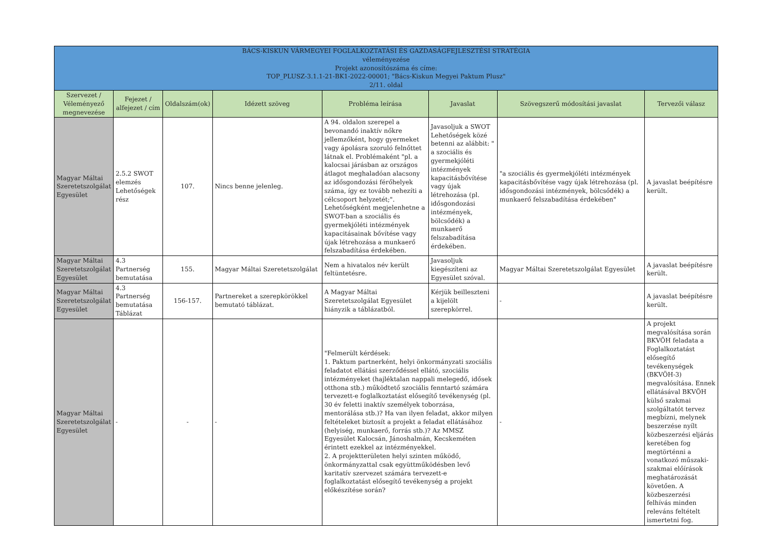| BÁCS-KISKUN VÁRMEGYEI FOGLALKOZTATÁSI ÉS GAZDASÁGFEJLESZTÉSI STRATÉGIA véleményezése Projekt azonosítószáma és címe: TOP_PLUSZ-3.1.1-21-BK1-2022-00001; "Bács-Kiskun Megyei Paktum Plusz" 2/11. oldal | | | | | | | |
| Szervezet / Véleményező megnevezése | Fejezet / alfejezet / cím | Oldalszám(ok) | Idézett szöveg | Probléma leírása | Javaslat | Szövegszerű módosítási javaslat | Tervezői válasz |
| Magyar Máltai Szeretetszolgálat Egyesület | 2.5.2 SWOT elemzés Lehetőségek rész | 107. | Nincs benne jelenleg. | A 94. oldalon szerepel a bevonandó inaktív nőkre jellemzőként, hogy gyermeket vagy ápolásra szoruló felnőttet látnak el. Problémaként "pl. a kalocsai járásban az országos átlagot meghaladóan alacsony az idősgondozási férőhelyek száma, így ez tovább nehezíti a célcsoport helyzetét;". Lehetőségként megjelenhetne a SWOT-ban a szociális és gyermekjóléti intézmények kapacitásainak bővítése vagy újak létrehozása a munkaerő felszabadítása érdekében. | Javasoljuk a SWOT Lehetőségek közé betenni az alábbit: " a szociális és gyermekjóléti intézmények kapacitásbővítése vagy újak létrehozása (pl. idősgondozási intézmények, bölcsődék) a munkaerő felszabadítása érdekében. | "a szociális és gyermekjóléti intézmények kapacitásbővítése vagy újak létrehozása (pl. idősgondozási intézmények, bölcsődék) a munkaerő felszabadítása érdekében" | A javaslat beépítésre került. |
| Magyar Máltai Szeretetszolgálat Egyesület | 4.3 Partnerség bemutatása | 155. | Magyar Máltai Szeretetszolgálat | Nem a hivatalos név került feltüntetésre. | Javasoljuk kiegészíteni az Egyesület szóval. | Magyar Máltai Szeretetszolgálat Egyesület | A javaslat beépítésre került. |
| Magyar Máltai Szeretetszolgálat Egyesület | 4.3 Partnerség bemutatása Táblázat | 156-157. | Partnereket a szerepkörökkel bemutató táblázat. | A Magyar Máltai Szeretetszolgálat Egyesület hiányzik a táblázatból. | Kérjük beilleszteni a kijelölt szerepkörrel. | - | A javaslat beépítésre került. |
| Magyar Máltai Szeretetszolgálat Egyesület | - | - | - | "Felmerült kérdések: 1. Paktum partnerként, helyi önkormányzati szociális feladatot ellátási szerződéssel ellátó, szociális intézményeket (hajléktalan nappali melegedő, idősek otthona stb.) működtető szociális fenntartó számára tervezett-e foglalkoztatást elősegítő tevékenység (pl. 30 év feletti inaktív személyek toborzása, mentorálása stb.)? Ha van ilyen feladat, akkor milyen feltételeket biztosít a projekt a feladat ellátásához (helyiség, munkaerő, forrás stb.)? Az MMSZ Egyesület Kalocsán, Jánoshalmán, Kecskeméten érintett ezekkel az intézményekkel. 2. A projektterületen helyi szinten működő, önkormányzattal csak együttműködésben levő karitatív szervezet számára tervezett-e foglalkoztatást elősegítő tevékenység a projekt előkészítése során? | | - | A projekt megvalósítása során BKVÖH feladata a Foglalkoztatást elősegítő tevékenységek (BKVÖH-3) megvalósítása. Ennek ellátásával BKVÖH külső szakmai szolgáltatót tervez megbízni, melynek beszerzése nyílt közbeszerzési eljárás keretében fog megtörténni a vonatkozó műszaki-szakmai előírások meghatározását követően. A közbeszerzési felhívás minden releváns feltételt ismertetni fog. |